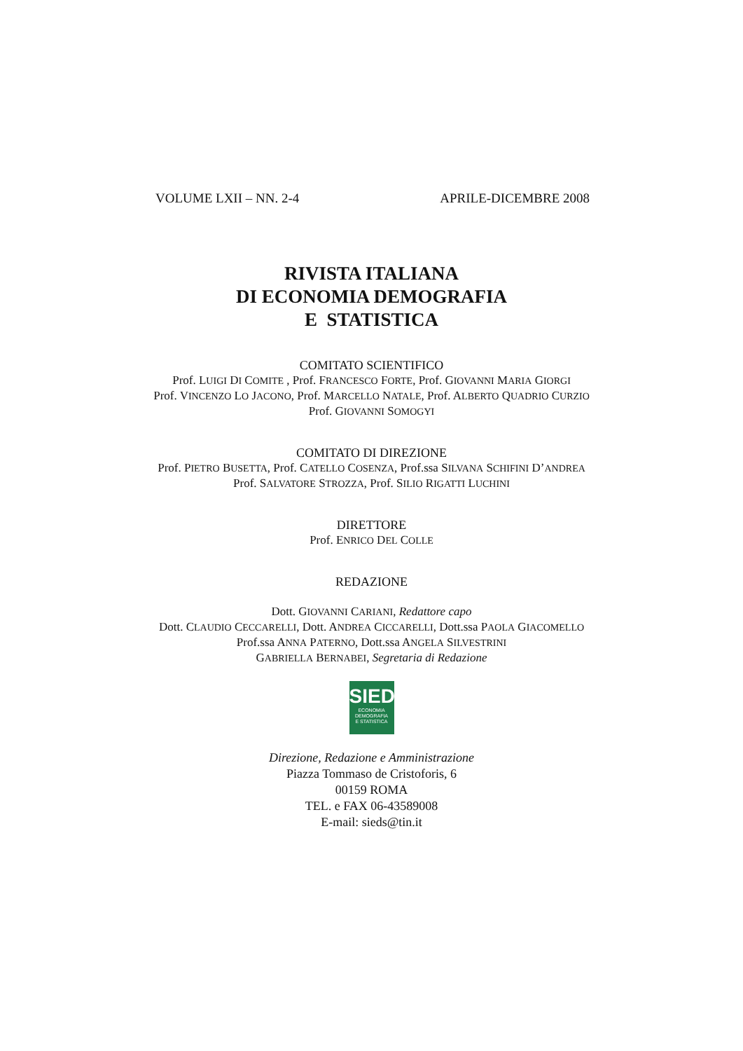VOLUME LXII – NN. 2-4 APRILE-DICEMBRE 2008
RIVISTA ITALIANA
DI ECONOMIA DEMOGRAFIA
E STATISTICA
COMITATO SCIENTIFICO
Prof. LUIGI DI COMITE , Prof. FRANCESCO FORTE, Prof. GIOVANNI MARIA GIORGI
Prof. VINCENZO LO JACONO, Prof. MARCELLO NATALE, Prof. ALBERTO QUADRIO CURZIO
Prof. GIOVANNI SOMOGYI
COMITATO DI DIREZIONE
Prof. PIETRO BUSETTA, Prof. CATELLO COSENZA, Prof.ssa SILVANA SCHIFINI D’ANDREA
Prof. SALVATORE STROZZA, Prof. SILIO RIGATTI LUCHINI
DIRETTORE
Prof. ENRICO DEL COLLE
REDAZIONE
Dott. GIOVANNI CARIANI, Redattore capo
Dott. CLAUDIO CECCARELLI, Dott. ANDREA CICCARELLI, Dott.ssa PAOLA GIACOMELLO
Prof.ssa ANNA PATERNO, Dott.ssa ANGELA SILVESTRINI
GABRIELLA BERNABEI, Segretaria di Redazione
SIEDS
ECONOMIA
DEMOGRAFIA
E STATISTICA
Direzione, Redazione e Amministrazione
Piazza Tommaso de Cristoforis, 6
00159 ROMA
TEL. e FAX 06-43589008
E-mail: sieds@tin.it